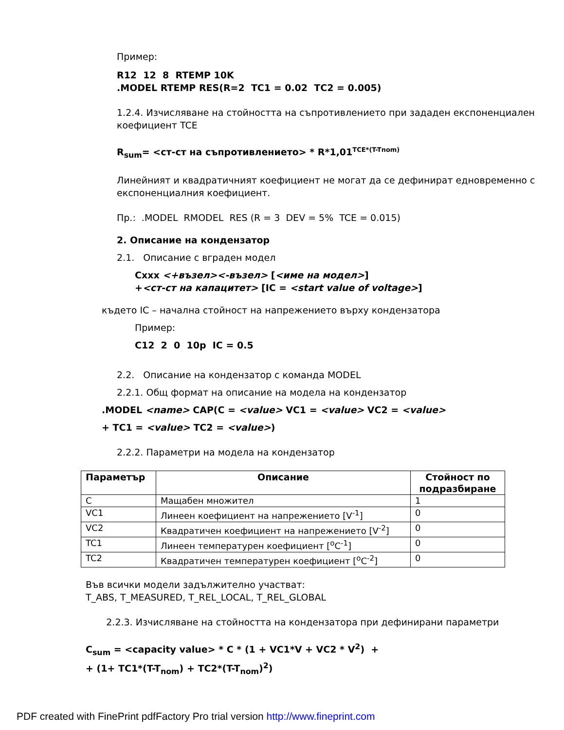Пример:
R12 12 8 RTEMP 10K
.MODEL RTEMP RES(R=2 TC1 = 0.02 TC2 = 0.005)
1.2.4. Изчисляване на стойността на съпротивлението при зададен експоненциален коефициент TCE
R<sub>sum</sub>= <ст-ст на съпротивлението> * R*1,01<sup>TCE*(T-Tnom)</sup>
Линейният и квадратичният коефициент не могат да се дефинират едновременно с експоненциалния коефициент.
Пр.: .MODEL RMODEL RES (R = 3 DEV = 5% TCE = 0.015)
2. Описание на кондензатор
2.1. Описание с вграден модел
Cxxx <+възел><-възел> [<име на модел>]
+<ст-ст на капацитет> [IC = <start value of voltage>]
където IC – начална стойност на напрежението върху кондензатора
Пример:
C12 2 0 10p IC = 0.5
2.2. Описание на кондензатор с команда MODEL
2.2.1. Общ формат на описание на модела на кондензатор
.MODEL <name> CAP(C = <value> VC1 = <value> VC2 = <value>
+ TC1 = <value> TC2 = <value>)
2.2.2. Параметри на модела на кондензатор
| Параметър | Описание | Стойност по подразбиране |
| --- | --- | --- |
| C | Мащабен множител | 1 |
| VC1 | Линеен коефициент на напрежението [V<sup>-1</sup>] | 0 |
| VC2 | Квадратичен коефициент на напрежението [V<sup>-2</sup>] | 0 |
| TC1 | Линеен температурен коефициент [<sup>o</sup>C<sup>-1</sup>] | 0 |
| TC2 | Квадратичен температурен коефициент [<sup>o</sup>C<sup>-2</sup>] | 0 |
Във всички модели задължително участват:
T_ABS, T_MEASURED, T_REL_LOCAL, T_REL_GLOBAL
2.2.3. Изчисляване на стойността на кондензатора при дефинирани параметри
C<sub>sum</sub> = <capacity value> * C * (1 + VC1*V + VC2 * V<sup>2</sup>) +
+ (1+ TC1*(T-T<sub>nom</sub>) + TC2*(T-T<sub>nom</sub>)<sup>2</sup>)
PDF created with FinePrint pdfFactory Pro trial version http://www.fineprint.com